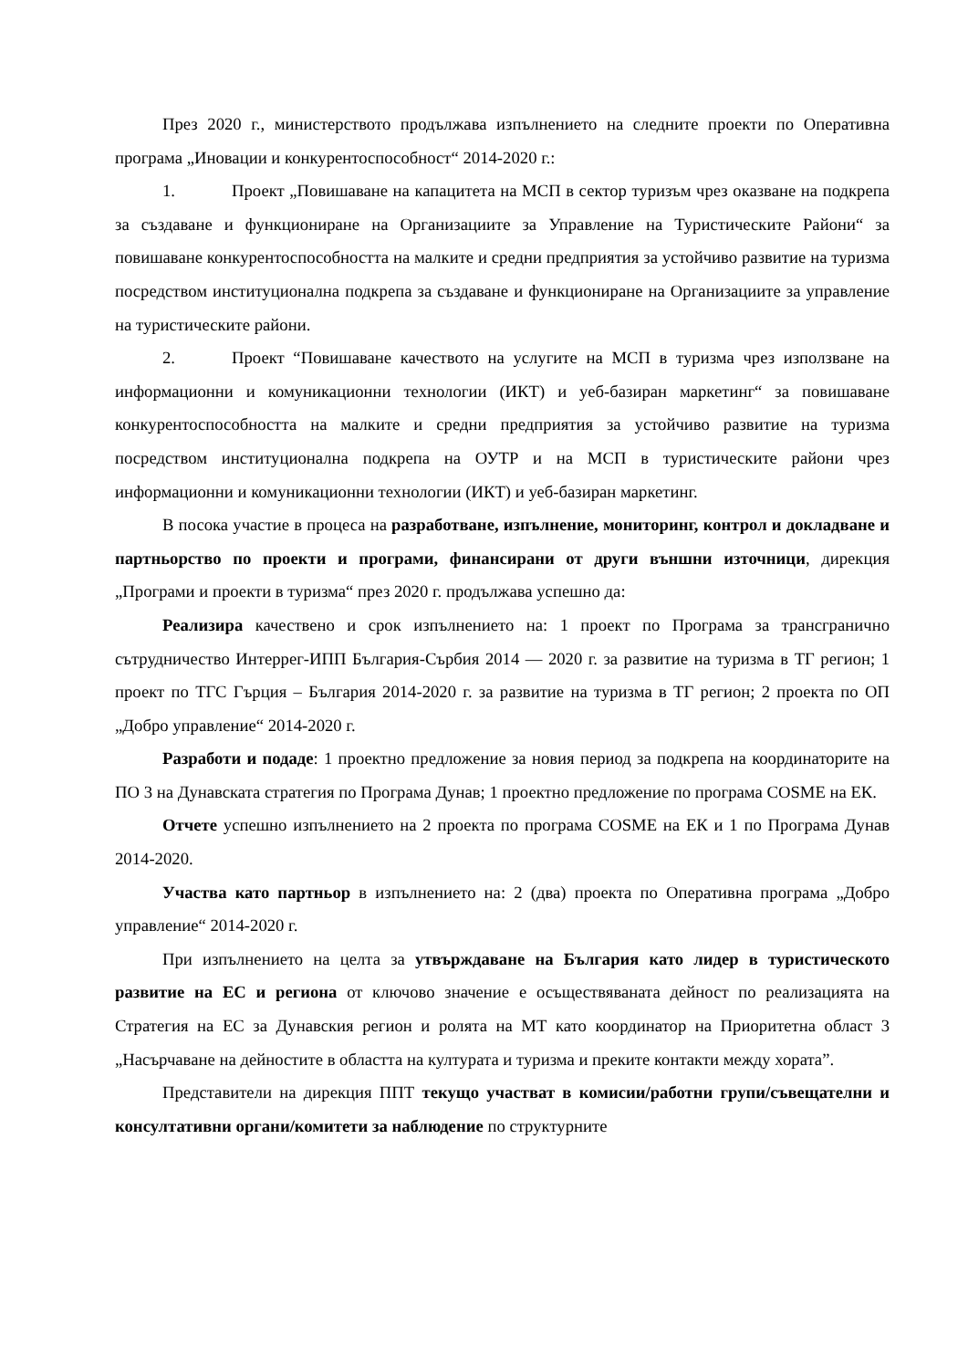През 2020 г., министерството продължава изпълнението на следните проекти по Оперативна програма „Иновации и конкурентоспособност“ 2014-2020 г.:
1. Проект „Повишаване на капацитета на МСП в сектор туризъм чрез оказване на подкрепа за създаване и функциониране на Организациите за Управление на Туристическите Райони“ за повишаване конкурентоспособността на малките и средни предприятия за устойчиво развитие на туризма посредством институционална подкрепа за създаване и функциониране на Организациите за управление на туристическите райони.
2. Проект “Повишаване качеството на услугите на МСП в туризма чрез използване на информационни и комуникационни технологии (ИКТ) и уеб-базиран маркетинг“ за повишаване конкурентоспособността на малките и средни предприятия за устойчиво развитие на туризма посредством институционална подкрепа на ОУТР и на МСП в туристическите райони чрез информационни и комуникационни технологии (ИКТ) и уеб-базиран маркетинг.
В посока участие в процеса на разработване, изпълнение, мониторинг, контрол и докладване и партньорство по проекти и програми, финансирани от други външни източници, дирекция „Програми и проекти в туризма“ през 2020 г. продължава успешно да:
Реализира качествено и срок изпълнението на: 1 проект по Програма за трансгранично сътрудничество Интеррег-ИПП България-Сърбия 2014 — 2020 г. за развитие на туризма в ТГ регион; 1 проект по ТГС Гърция – България 2014-2020 г. за развитие на туризма в ТГ регион; 2 проекта по ОП „Добро управление“ 2014-2020 г.
Разработи и подаде: 1 проектно предложение за новия период за подкрепа на координаторите на ПО 3 на Дунавската стратегия по Програма Дунав; 1 проектно предложение по програма COSME на ЕК.
Отчете успешно изпълнението на 2 проекта по програма COSME на ЕК и 1 по Програма Дунав 2014-2020.
Участва като партньор в изпълнението на: 2 (два) проекта по Оперативна програма „Добро управление“ 2014-2020 г.
При изпълнението на целта за утвърждаване на България като лидер в туристическото развитие на ЕС и региона от ключово значение е осъществяваната дейност по реализацията на Стратегия на ЕС за Дунавския регион и ролята на МТ като координатор на Приоритетна област 3 „Насърчаване на дейностите в областта на културата и туризма и преките контакти между хората”.
Представители на дирекция ППТ текущо участват в комисии/работни групи/съвещателни и консултативни органи/комитети за наблюдение по структурните